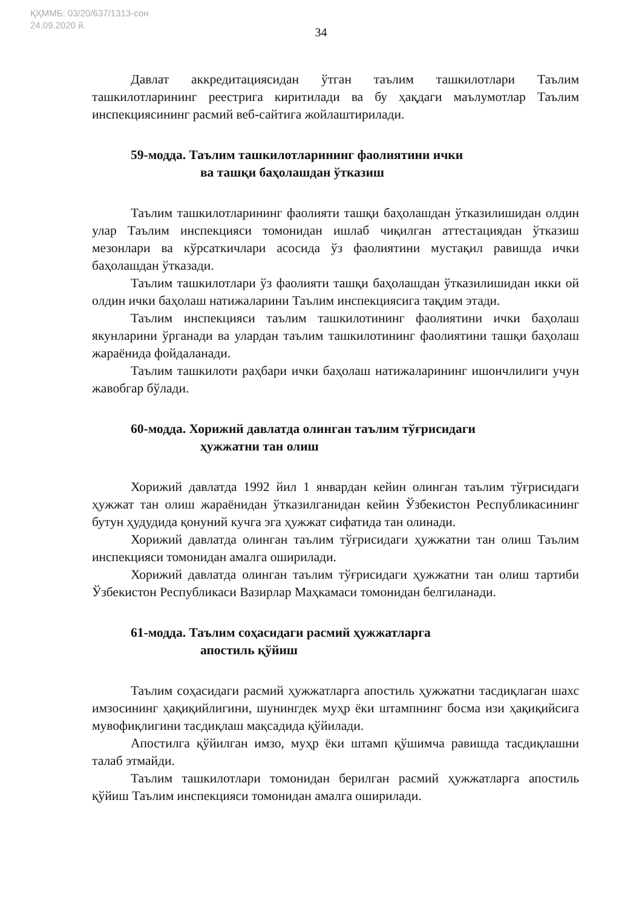ҚҲММБ: 03/20/637/1313-сон
24.09.2020 й.
34
Давлат аккредитациясидан ўтган таълим ташкилотлари Таълим ташкилотларининг реестрига киритилади ва бу ҳақдаги маълумотлар Таълим инспекциясининг расмий веб-сайтига жойлаштирилади.
59-модда. Таълим ташкилотларининг фаолиятини ички
ва ташқи баҳолашдан ўтказиш
Таълим ташкилотларининг фаолияти ташқи баҳолашдан ўтказилишидан олдин улар Таълим инспекцияси томонидан ишлаб чиқилган аттестациядан ўтказиш мезонлари ва кўрсаткичлари асосида ўз фаолиятини мустақил равишда ички баҳолашдан ўтказади.
Таълим ташкилотлари ўз фаолияти ташқи баҳолашдан ўтказилишидан икки ой олдин ички баҳолаш натижаларини Таълим инспекциясига тақдим этади.
Таълим инспекцияси таълим ташкилотининг фаолиятини ички баҳолаш якунларини ўрганади ва улардан таълим ташкилотининг фаолиятини ташқи баҳолаш жараёнида фойдаланади.
Таълим ташкилоти раҳбари ички баҳолаш натижаларининг ишончлилиги учун жавобгар бўлади.
60-модда. Хорижий давлатда олинган таълим тўғрисидаги
ҳужжатни тан олиш
Хорижий давлатда 1992 йил 1 январдан кейин олинган таълим тўғрисидаги ҳужжат тан олиш жараёнидан ўтказилганидан кейин Ўзбекистон Республикасининг бутун ҳудудида қонуний кучга эга ҳужжат сифатида тан олинади.
Хорижий давлатда олинган таълим тўғрисидаги ҳужжатни тан олиш Таълим инспекцияси томонидан амалга оширилади.
Хорижий давлатда олинган таълим тўғрисидаги ҳужжатни тан олиш тартиби Ўзбекистон Республикаси Вазирлар Маҳкамаси томонидан белгиланади.
61-модда. Таълим соҳасидаги расмий ҳужжатларга
апостиль қўйиш
Таълим соҳасидаги расмий ҳужжатларга апостиль ҳужжатни тасдиқлаган шахс имзосининг ҳақиқийлигини, шунингдек муҳр ёки штампнинг босма изи ҳақиқийсига мувофиқлигини тасдиқлаш мақсадида қўйилади.
Апостилга қўйилган имзо, муҳр ёки штамп қўшимча равишда тасдиқлашни талаб этмайди.
Таълим ташкилотлари томонидан берилган расмий ҳужжатларга апостиль қўйиш Таълим инспекцияси томонидан амалга оширилади.